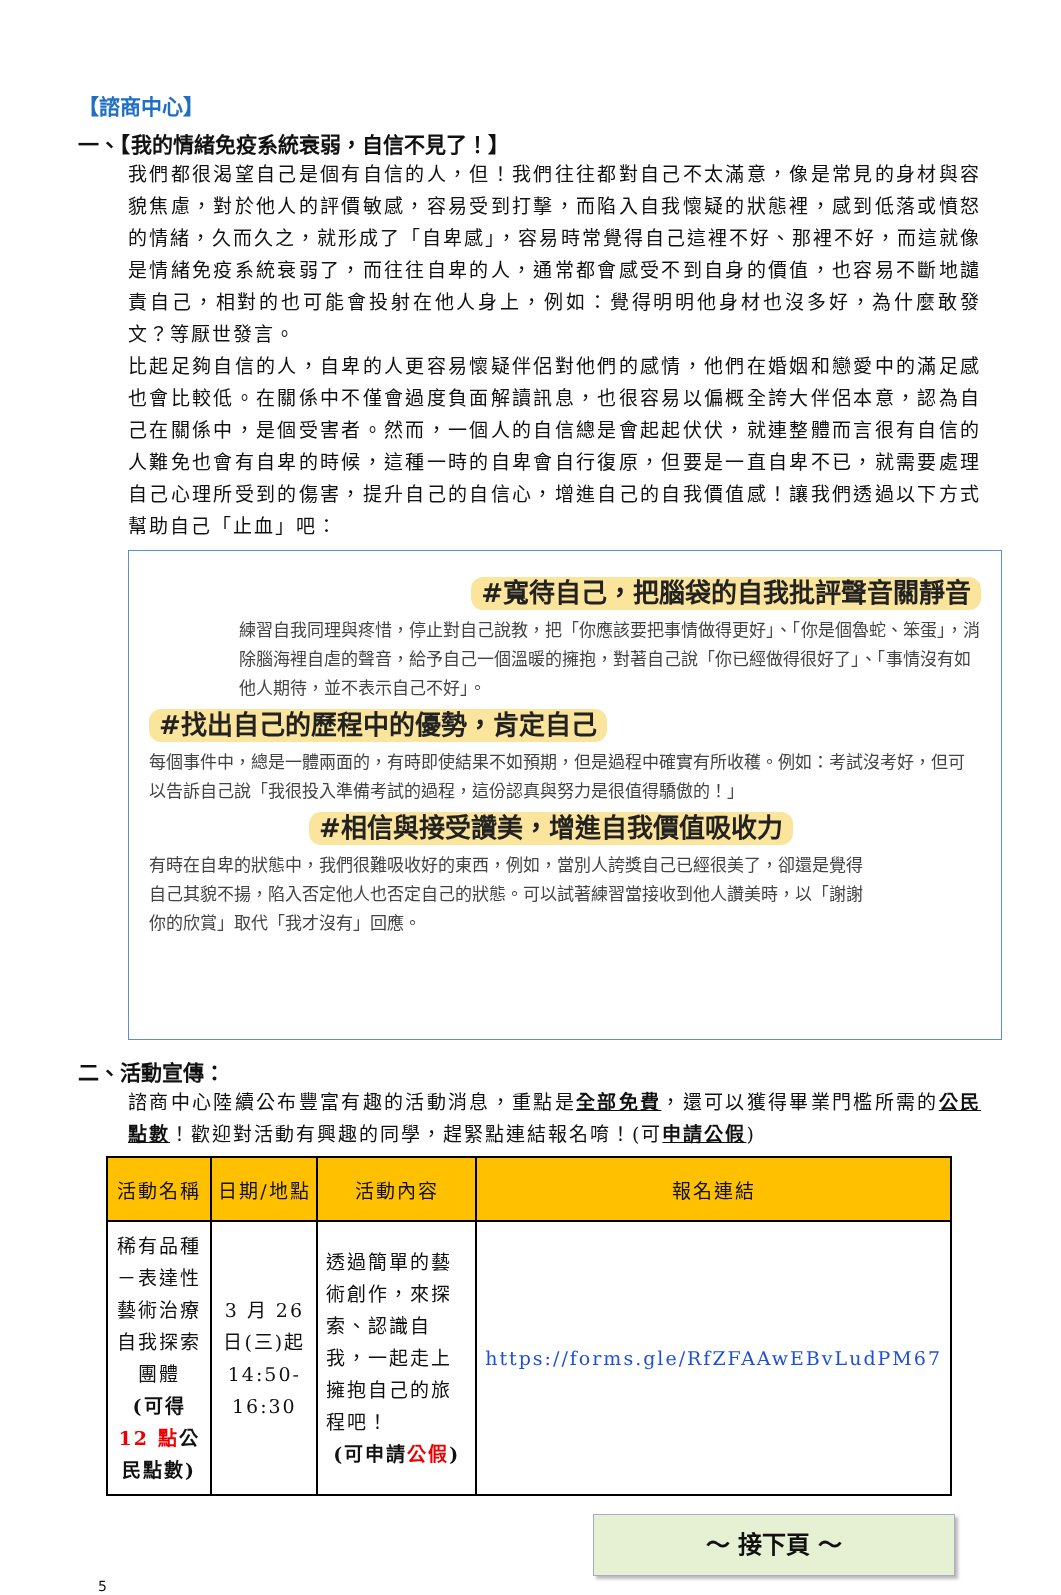【諮商中心】
一、【我的情緒免疫系統衰弱，自信不見了！】
我們都很渴望自己是個有自信的人，但！我們往往都對自己不太滿意，像是常見的身材與容貌焦慮，對於他人的評價敏感，容易受到打擊，而陷入自我懷疑的狀態裡，感到低落或憤怒的情緒，久而久之，就形成了「自卑感」，容易時常覺得自己這裡不好、那裡不好，而這就像是情緒免疫系統衰弱了，而往往自卑的人，通常都會感受不到自身的價值，也容易不斷地譴責自己，相對的也可能會投射在他人身上，例如：覺得明明他身材也沒多好，為什麼敢發文？等厭世發言。
比起足夠自信的人，自卑的人更容易懷疑伴侶對他們的感情，他們在婚姻和戀愛中的滿足感也會比較低。在關係中不僅會過度負面解讀訊息，也很容易以偏概全誇大伴侶本意，認為自己在關係中，是個受害者。然而，一個人的自信總是會起起伏伏，就連整體而言很有自信的人難免也會有自卑的時候，這種一時的自卑會自行復原，但要是一直自卑不已，就需要處理自己心理所受到的傷害，提升自己的自信心，增進自己的自我價值感！讓我們透過以下方式幫助自己「止血」吧：
#寬待自己，把腦袋的自我批評聲音關靜音
練習自我同理與疼惜，停止對自己說教，把「你應該要把事情做得更好」、「你是個魯蛇、笨蛋」，消除腦海裡自虐的聲音，給予自己一個溫暖的擁抱，對著自己說「你已經做得很好了」、「事情沒有如他人期待，並不表示自己不好」。
#找出自己的歷程中的優勢，肯定自己
每個事件中，總是一體兩面的，有時即使結果不如預期，但是過程中確實有所收穫。例如：考試沒考好，但可以告訴自己說「我很投入準備考試的過程，這份認真與努力是很值得驕傲的！」
#相信與接受讚美，增進自我價值吸收力
有時在自卑的狀態中，我們很難吸收好的東西，例如，當別人誇獎自己已經很美了，卻還是覺得自己其貌不揚，陷入否定他人也否定自己的狀態。可以試著練習當接收到他人讚美時，以「謝謝你的欣賞」取代「我才沒有」回應。
二、活動宣傳：
諮商中心陸續公布豐富有趣的活動消息，重點是全部免費，還可以獲得畢業門檻所需的公民點數！歡迎對活動有興趣的同學，趕緊點連結報名唷！(可申請公假)
| 活動名稱 | 日期/地點 | 活動內容 | 報名連結 |
| --- | --- | --- | --- |
| 稀有品種－表達性藝術治療自我探索團體 (可得 12 點 公民點數) | 3 月 26 日(三)起 14:50-16:30 | 透過簡單的藝術創作，來探索、認識自我，一起走上擁抱自己的旅程吧！ (可申請 公假 ) | https://forms.gle/RfZFAAwEBvLudPM67 |
～ 接下頁 ～
5